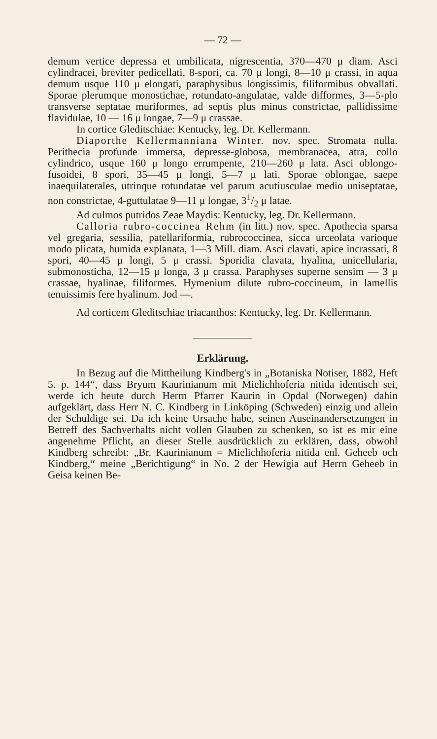— 72 —
demum vertice depressa et umbilicata, nigrescentia, 370—470 μ diam. Asci cylindracei, breviter pedicellati, 8-spori, ca. 70 μ longi, 8—10 μ crassi, in aqua demum usque 110 μ elongati, paraphysibus longissimis, filiformibus obvallati. Sporae plerumque monostichae, rotundato-angulatae, valde difformes, 3—5-plo transverse septatae muriformes, ad septis plus minus constrictae, pallidissime flavidulae, 10 — 16 μ longae, 7—9 μ crassae.
In cortice Gleditschiae: Kentucky, leg. Dr. Kellermann.
Diaporthe Kellermanniana Winter. nov. spec. Stromata nulla. Perithecia profunde immersa, depresse-globosa, membranacea, atra, collo cylindrico, usque 160 μ longo errumpente, 210—260 μ lata. Asci oblongo-fusoidei, 8 spori, 35—45 μ longi, 5—7 μ lati. Sporae oblongae, saepe inaequilaterales, utrinque rotundatae vel parum acutiusculae medio uniseptatae, non constrictae, 4-guttulatae 9—11 μ longae, 31/2 μ latae.
Ad culmos putridos Zeae Maydis: Kentucky, leg. Dr. Kellermann.
Calloria rubro-coccinea Rehm (in litt.) nov. spec. Apothecia sparsa vel gregaria, sessilia, patellariformia, rubrococcinea, sicca urceolata varioque modo plicata, humida explanata, 1—3 Mill. diam. Asci clavati, apice incrassati, 8 spori, 40—45 μ longi, 5 μ crassi. Sporidia clavata, hyalina, unicellularia, submonosticha, 12—15 μ longa, 3 μ crassa. Paraphyses superne sensim — 3 μ crassae, hyalinae, filiformes. Hymenium dilute rubro-coccineum, in lamellis tenuissimis fere hyalinum. Jod —.
Ad corticem Gleditschiae triacanthos: Kentucky, leg. Dr. Kellermann.
Erklärung.
In Bezug auf die Mittheilung Kindberg's in „Botaniska Notiser, 1882, Heft 5. p. 144“, dass Bryum Kaurinianum mit Mielichhoferia nitida identisch sei, werde ich heute durch Herrn Pfarrer Kaurin in Opdal (Norwegen) dahin aufgeklärt, dass Herr N. C. Kindberg in Linköping (Schweden) einzig und allein der Schuldige sei. Da ich keine Ursache habe, seinen Auseinandersetzungen in Betreff des Sachverhalts nicht vollen Glauben zu schenken, so ist es mir eine angenehme Pflicht, an dieser Stelle ausdrücklich zu erklären, dass, obwohl Kindberg schreibt: „Br. Kaurinianum = Mielichhoferia nitida enl. Geheeb och Kindberg,“ meine „Berichtigung“ in No. 2 der Hewigia auf Herrn Geheeb in Geisa keinen Be-